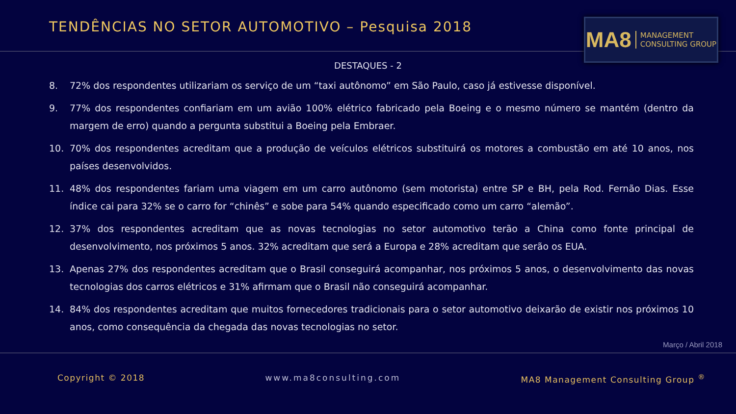TENDÊNCIAS NO SETOR AUTOMOTIVO – Pesquisa 2018
MA8 MANAGEMENT
CONSULTING GROUP
DESTAQUES - 2
8. 72% dos respondentes utilizariam os serviço de um “taxi autônomo” em São Paulo, caso já estivesse disponível.
9. 77% dos respondentes confiariam em um avião 100% elétrico fabricado pela Boeing e o mesmo número se mantém (dentro da margem de erro) quando a pergunta substitui a Boeing pela Embraer.
10. 70% dos respondentes acreditam que a produção de veículos elétricos substituirá os motores a combustão em até 10 anos, nos países desenvolvidos.
11. 48% dos respondentes fariam uma viagem em um carro autônomo (sem motorista) entre SP e BH, pela Rod. Fernão Dias. Esse índice cai para 32% se o carro for “chinês” e sobe para 54% quando especificado como um carro “alemão”.
12. 37% dos respondentes acreditam que as novas tecnologias no setor automotivo terão a China como fonte principal de desenvolvimento, nos próximos 5 anos. 32% acreditam que será a Europa e 28% acreditam que serão os EUA.
13. Apenas 27% dos respondentes acreditam que o Brasil conseguirá acompanhar, nos próximos 5 anos, o desenvolvimento das novas tecnologias dos carros elétricos e 31% afirmam que o Brasil não conseguirá acompanhar.
14. 84% dos respondentes acreditam que muitos fornecedores tradicionais para o setor automotivo deixarão de existir nos próximos 10 anos, como consequência da chegada das novas tecnologias no setor.
Março / Abril 2018
Copyright © 2018 www.ma8consulting.com MA8 Management Consulting Group <sup>®</sup>